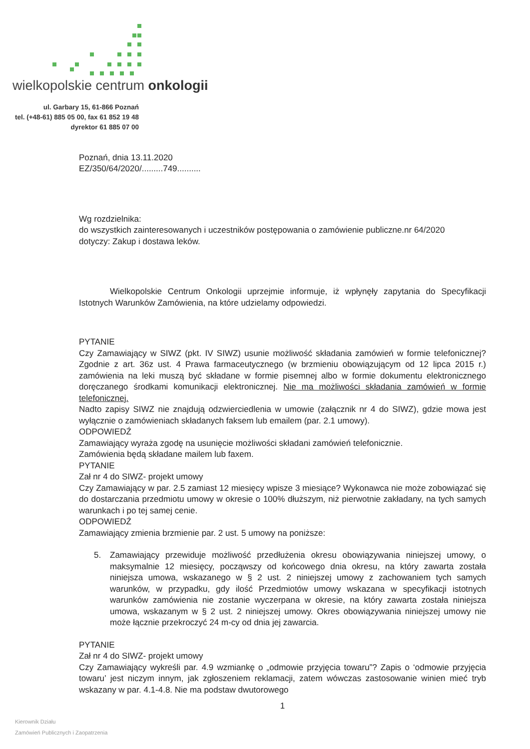wielkopolskie centrum onkologii
ul. Garbary 15, 61-866 Poznań
tel. (+48-61) 885 05 00, fax 61 852 19 48
dyrektor 61 885 07 00
Poznań, dnia 13.11.2020
EZ/350/64/2020/.........749..........
Wg rozdzielnika:
do wszystkich zainteresowanych i uczestników postępowania o zamówienie publiczne.nr 64/2020
dotyczy: Zakup i dostawa leków.
Wielkopolskie Centrum Onkologii uprzejmie informuje, iż wpłynęły zapytania do Specyfikacji Istotnych Warunków Zamówienia, na które udzielamy odpowiedzi.
PYTANIE
Czy Zamawiający w SIWZ (pkt. IV SIWZ) usunie możliwość składania zamówień w formie telefonicznej? Zgodnie z art. 36z ust. 4 Prawa farmaceutycznego (w brzmieniu obowiązującym od 12 lipca 2015 r.) zamówienia na leki muszą być składane w formie pisemnej albo w formie dokumentu elektronicznego doręczanego środkami komunikacji elektronicznej. Nie ma możliwości składania zamówień w formie telefonicznej.
Nadto zapisy SIWZ nie znajdują odzwierciedlenia w umowie (załącznik nr 4 do SIWZ), gdzie mowa jest wyłącznie o zamówieniach składanych faksem lub emailem (par. 2.1 umowy).
ODPOWIEDŹ
Zamawiający wyraża zgodę na usunięcie możliwości składani zamówień telefonicznie.
Zamówienia będą składane mailem lub faxem.
PYTANIE
Zał nr 4 do SIWZ- projekt umowy
Czy Zamawiający w par. 2.5 zamiast 12 miesięcy wpisze 3 miesiące? Wykonawca nie może zobowiązać się do dostarczania przedmiotu umowy w okresie o 100% dłuższym, niż pierwotnie zakładany, na tych samych warunkach i po tej samej cenie.
ODPOWIEDŹ
Zamawiający zmienia brzmienie par. 2 ust. 5 umowy na poniższe:
5. Zamawiający przewiduje możliwość przedłużenia okresu obowiązywania niniejszej umowy, o maksymalnie 12 miesięcy, począwszy od końcowego dnia okresu, na który zawarta została niniejsza umowa, wskazanego w § 2 ust. 2 niniejszej umowy z zachowaniem tych samych warunków, w przypadku, gdy ilość Przedmiotów umowy wskazana w specyfikacji istotnych warunków zamówienia nie zostanie wyczerpana w okresie, na który zawarta została niniejsza umowa, wskazanym w § 2 ust. 2 niniejszej umowy. Okres obowiązywania niniejszej umowy nie może łącznie przekroczyć 24 m-cy od dnia jej zawarcia.
PYTANIE
Zał nr 4 do SIWZ- projekt umowy
Czy Zamawiający wykreśli par. 4.9 wzmiankę o „odmowie przyjęcia towaru”? Zapis o ‘odmowie przyjęcia towaru’ jest niczym innym, jak zgłoszeniem reklamacji, zatem wówczas zastosowanie winien mieć tryb wskazany w par. 4.1-4.8. Nie ma podstaw dwutorowego
1
Kierownik Działu
Zamówień Publicznych i Zaopatrzenia